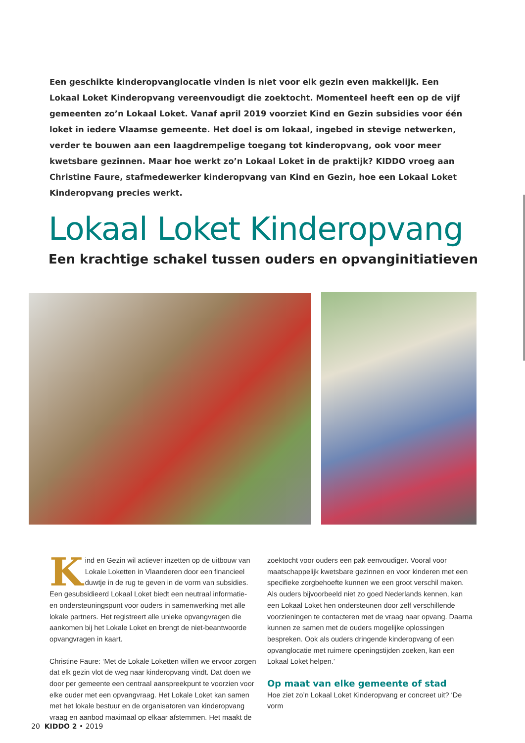Een geschikte kinderopvanglocatie vinden is niet voor elk gezin even makkelijk. Een Lokaal Loket Kinderopvang vereenvoudigt die zoektocht. Momenteel heeft een op de vijf gemeenten zo’n Lokaal Loket. Vanaf april 2019 voorziet Kind en Gezin subsidies voor één loket in iedere Vlaamse gemeente. Het doel is om lokaal, ingebed in stevige netwerken, verder te bouwen aan een laagdrempelige toegang tot kinderopvang, ook voor meer kwetsbare gezinnen. Maar hoe werkt zo’n Lokaal Loket in de praktijk? KIDDO vroeg aan Christine Faure, stafmedewerker kinderopvang van Kind en Gezin, hoe een Lokaal Loket Kinderopvang precies werkt.
Lokaal Loket Kinderopvang
Een krachtige schakel tussen ouders en opvanginitiatieven
Kind en Gezin wil actiever inzetten op de uitbouw van Lokale Loketten in Vlaanderen door een financieel duwtje in de rug te geven in de vorm van subsidies. Een gesubsidieerd Lokaal Loket biedt een neutraal informatie- en ondersteuningspunt voor ouders in samenwerking met alle lokale partners. Het registreert alle unieke opvangvragen die aankomen bij het Lokale Loket en brengt de niet-beantwoorde opvangvragen in kaart.
Christine Faure: ‘Met de Lokale Loketten willen we ervoor zorgen dat elk gezin vlot de weg naar kinderopvang vindt. Dat doen we door per gemeente een centraal aanspreekpunt te voorzien voor elke ouder met een opvangvraag. Het Lokale Loket kan samen met het lokale bestuur en de organisatoren van kinderopvang vraag en aanbod maximaal op elkaar afstemmen. Het maakt de zoektocht voor ouders een pak eenvoudiger. Vooral voor maatschappelijk kwetsbare gezinnen en voor kinderen met een specifieke zorgbehoefte kunnen we een groot verschil maken. Als ouders bijvoorbeeld niet zo goed Nederlands kennen, kan een Lokaal Loket hen ondersteunen door zelf verschillende voorzieningen te contacteren met de vraag naar opvang. Daarna kunnen ze samen met de ouders mogelijke oplossingen bespreken. Ook als ouders dringende kinderopvang of een opvanglocatie met ruimere openingstijden zoeken, kan een Lokaal Loket helpen.’
Op maat van elke gemeente of stad
Hoe ziet zo’n Lokaal Loket Kinderopvang er concreet uit? ‘De vorm
20 KIDDO 2 • 2019